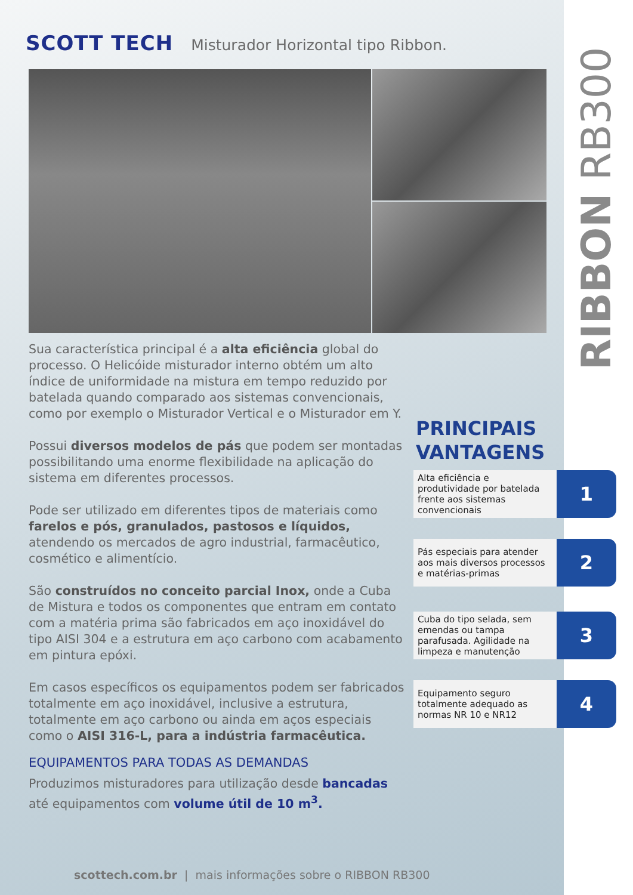SCOTT TECH Misturador Horizontal tipo Ribbon.
Sua característica principal é a alta eficiência global do processo. O Helicóide misturador interno obtém um alto índice de uniformidade na mistura em tempo reduzido por batelada quando comparado aos sistemas convencionais, como por exemplo o Misturador Vertical e o Misturador em Y.
Possui diversos modelos de pás que podem ser montadas possibilitando uma enorme flexibilidade na aplicação do sistema em diferentes processos.
Pode ser utilizado em diferentes tipos de materiais como farelos e pós, granulados, pastosos e líquidos, atendendo os mercados de agro industrial, farmacêutico, cosmético e alimentício.
São construídos no conceito parcial Inox, onde a Cuba de Mistura e todos os componentes que entram em contato com a matéria prima são fabricados em aço inoxidável do tipo AISI 304 e a estrutura em aço carbono com acabamento em pintura epóxi.
Em casos específicos os equipamentos podem ser fabricados totalmente em aço inoxidável, inclusive a estrutura, totalmente em aço carbono ou ainda em aços especiais como o AISI 316-L, para a indústria farmacêutica.
EQUIPAMENTOS PARA TODAS AS DEMANDAS
Produzimos misturadores para utilização desde bancadas até equipamentos com volume útil de 10 m<sup>3</sup>.
scottech.com.br | mais informações sobre o RIBBON RB300
PRINCIPAIS
VANTAGENS
Alta eficiência e produtividade por batelada frente aos sistemas convencionais
1
Pás especiais para atender aos mais diversos processos e matérias-primas
2
Cuba do tipo selada, sem emendas ou tampa parafusada. Agilidade na limpeza e manutenção
3
Equipamento seguro totalmente adequado as normas NR 10 e NR12
4
RIBBON RB300